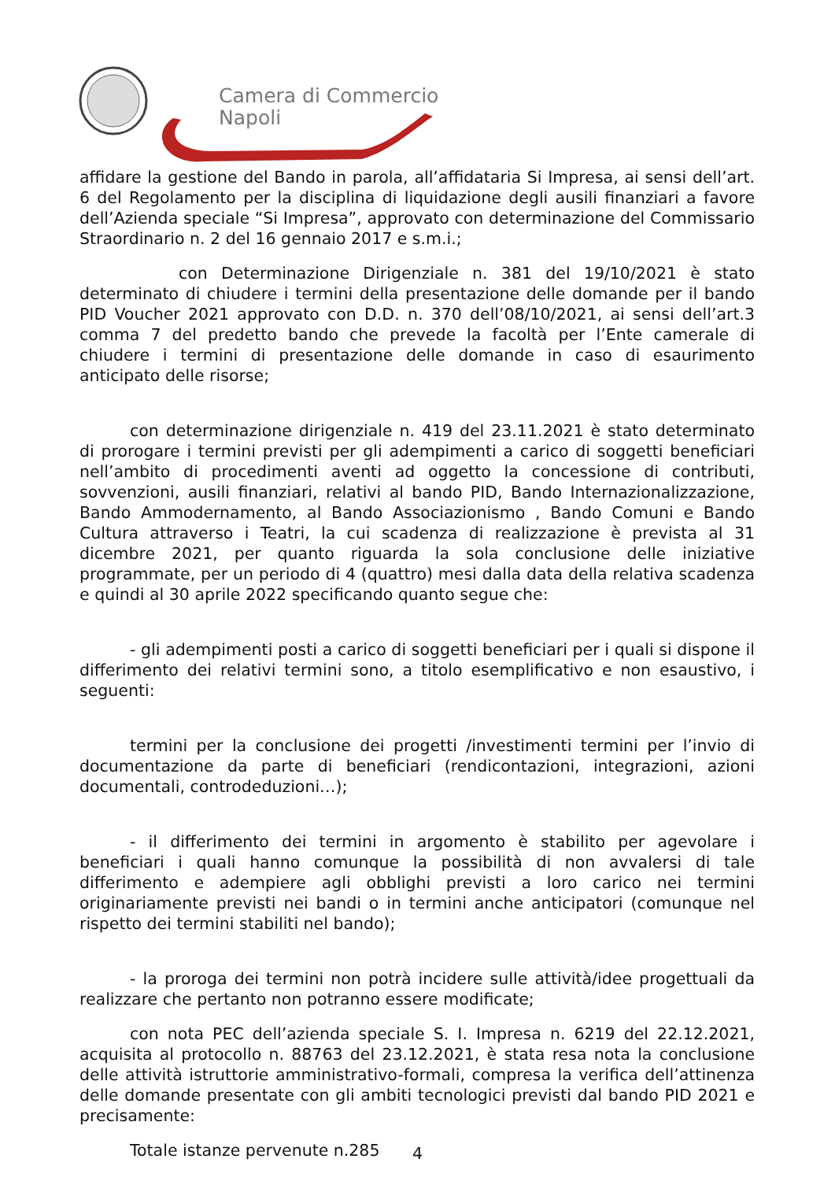Camera di Commercio
Napoli
affidare la gestione del Bando in parola, all’affidataria Si Impresa, ai sensi dell’art. 6 del Regolamento per la disciplina di liquidazione degli ausili finanziari a favore dell’Azienda speciale “Si Impresa”, approvato con determinazione del Commissario Straordinario n. 2 del 16 gennaio 2017 e s.m.i.;
con Determinazione Dirigenziale n. 381 del 19/10/2021 è stato determinato di chiudere i termini della presentazione delle domande per il bando PID Voucher 2021 approvato con D.D. n. 370 dell’08/10/2021, ai sensi dell’art.3 comma 7 del predetto bando che prevede la facoltà per l’Ente camerale di chiudere i termini di presentazione delle domande in caso di esaurimento anticipato delle risorse;
con determinazione dirigenziale n. 419 del 23.11.2021 è stato determinato di prorogare i termini previsti per gli adempimenti a carico di soggetti beneficiari nell’ambito di procedimenti aventi ad oggetto la concessione di contributi, sovvenzioni, ausili finanziari, relativi al bando PID, Bando Internazionalizzazione, Bando Ammodernamento, al Bando Associazionismo , Bando Comuni e Bando Cultura attraverso i Teatri, la cui scadenza di realizzazione è prevista al 31 dicembre 2021, per quanto riguarda la sola conclusione delle iniziative programmate, per un periodo di 4 (quattro) mesi dalla data della relativa scadenza e quindi al 30 aprile 2022 specificando quanto segue che:
- gli adempimenti posti a carico di soggetti beneficiari per i quali si dispone il differimento dei relativi termini sono, a titolo esemplificativo e non esaustivo, i seguenti:
termini per la conclusione dei progetti /investimenti termini per l’invio di documentazione da parte di beneficiari (rendicontazioni, integrazioni, azioni documentali, controdeduzioni…);
- il differimento dei termini in argomento è stabilito per agevolare i beneficiari i quali hanno comunque la possibilità di non avvalersi di tale differimento e adempiere agli obblighi previsti a loro carico nei termini originariamente previsti nei bandi o in termini anche anticipatori (comunque nel rispetto dei termini stabiliti nel bando);
- la proroga dei termini non potrà incidere sulle attività/idee progettuali da realizzare che pertanto non potranno essere modificate;
con nota PEC dell’azienda speciale S. I. Impresa n. 6219 del 22.12.2021, acquisita al protocollo n. 88763 del 23.12.2021, è stata resa nota la conclusione delle attività istruttorie amministrativo-formali, compresa la verifica dell’attinenza delle domande presentate con gli ambiti tecnologici previsti dal bando PID 2021 e precisamente:
Totale istanze pervenute n.285
4